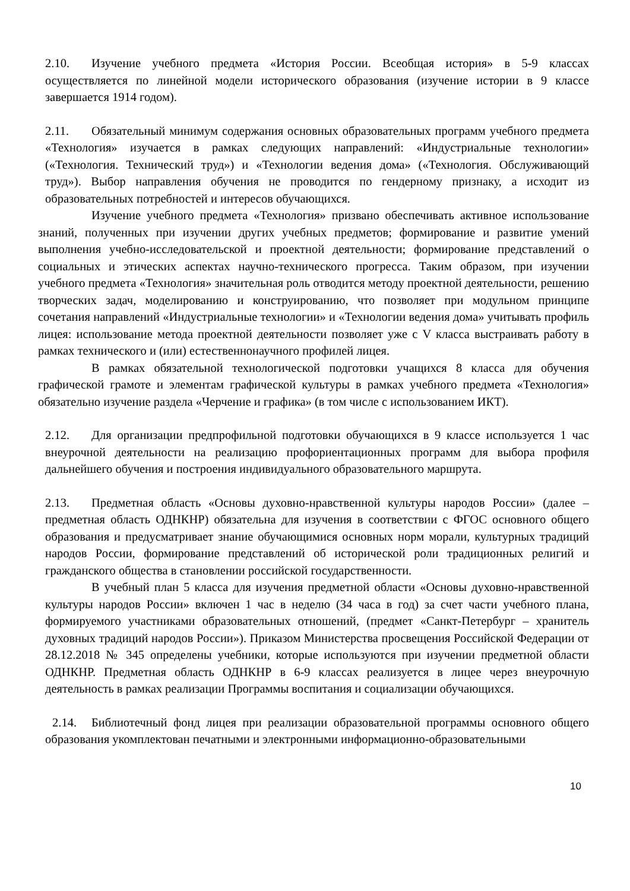2.10. Изучение учебного предмета «История России. Всеобщая история» в 5-9 классах осуществляется по линейной модели исторического образования (изучение истории в 9 классе завершается 1914 годом).
2.11. Обязательный минимум содержания основных образовательных программ учебного предмета «Технология» изучается в рамках следующих направлений: «Индустриальные технологии» («Технология. Технический труд») и «Технологии ведения дома» («Технология. Обслуживающий труд»). Выбор направления обучения не проводится по гендерному признаку, а исходит из образовательных потребностей и интересов обучающихся.
Изучение учебного предмета «Технология» призвано обеспечивать активное использование знаний, полученных при изучении других учебных предметов; формирование и развитие умений выполнения учебно-исследовательской и проектной деятельности; формирование представлений о социальных и этических аспектах научно-технического прогресса. Таким образом, при изучении учебного предмета «Технология» значительная роль отводится методу проектной деятельности, решению творческих задач, моделированию и конструированию, что позволяет при модульном принципе сочетания направлений «Индустриальные технологии» и «Технологии ведения дома» учитывать профиль лицея: использование метода проектной деятельности позволяет уже с V класса выстраивать работу в рамках технического и (или) естественнонаучного профилей лицея.
В рамках обязательной технологической подготовки учащихся 8 класса для обучения графической грамоте и элементам графической культуры в рамках учебного предмета «Технология» обязательно изучение раздела «Черчение и графика» (в том числе с использованием ИКТ).
2.12. Для организации предпрофильной подготовки обучающихся в 9 классе используется 1 час внеурочной деятельности на реализацию профориентационных программ для выбора профиля дальнейшего обучения и построения индивидуального образовательного маршрута.
2.13. Предметная область «Основы духовно-нравственной культуры народов России» (далее – предметная область ОДНКНР) обязательна для изучения в соответствии с ФГОС основного общего образования и предусматривает знание обучающимися основных норм морали, культурных традиций народов России, формирование представлений об исторической роли традиционных религий и гражданского общества в становлении российской государственности.
В учебный план 5 класса для изучения предметной области «Основы духовно-нравственной культуры народов России» включен 1 час в неделю (34 часа в год) за счет части учебного плана, формируемого участниками образовательных отношений, (предмет «Санкт-Петербург – хранитель духовных традиций народов России»). Приказом Министерства просвещения Российской Федерации от 28.12.2018 № 345 определены учебники, которые используются при изучении предметной области ОДНКНР. Предметная область ОДНКНР в 6-9 классах реализуется в лицее через внеурочную деятельность в рамках реализации Программы воспитания и социализации обучающихся.
2.14. Библиотечный фонд лицея при реализации образовательной программы основного общего образования укомплектован печатными и электронными информационно-образовательными
10